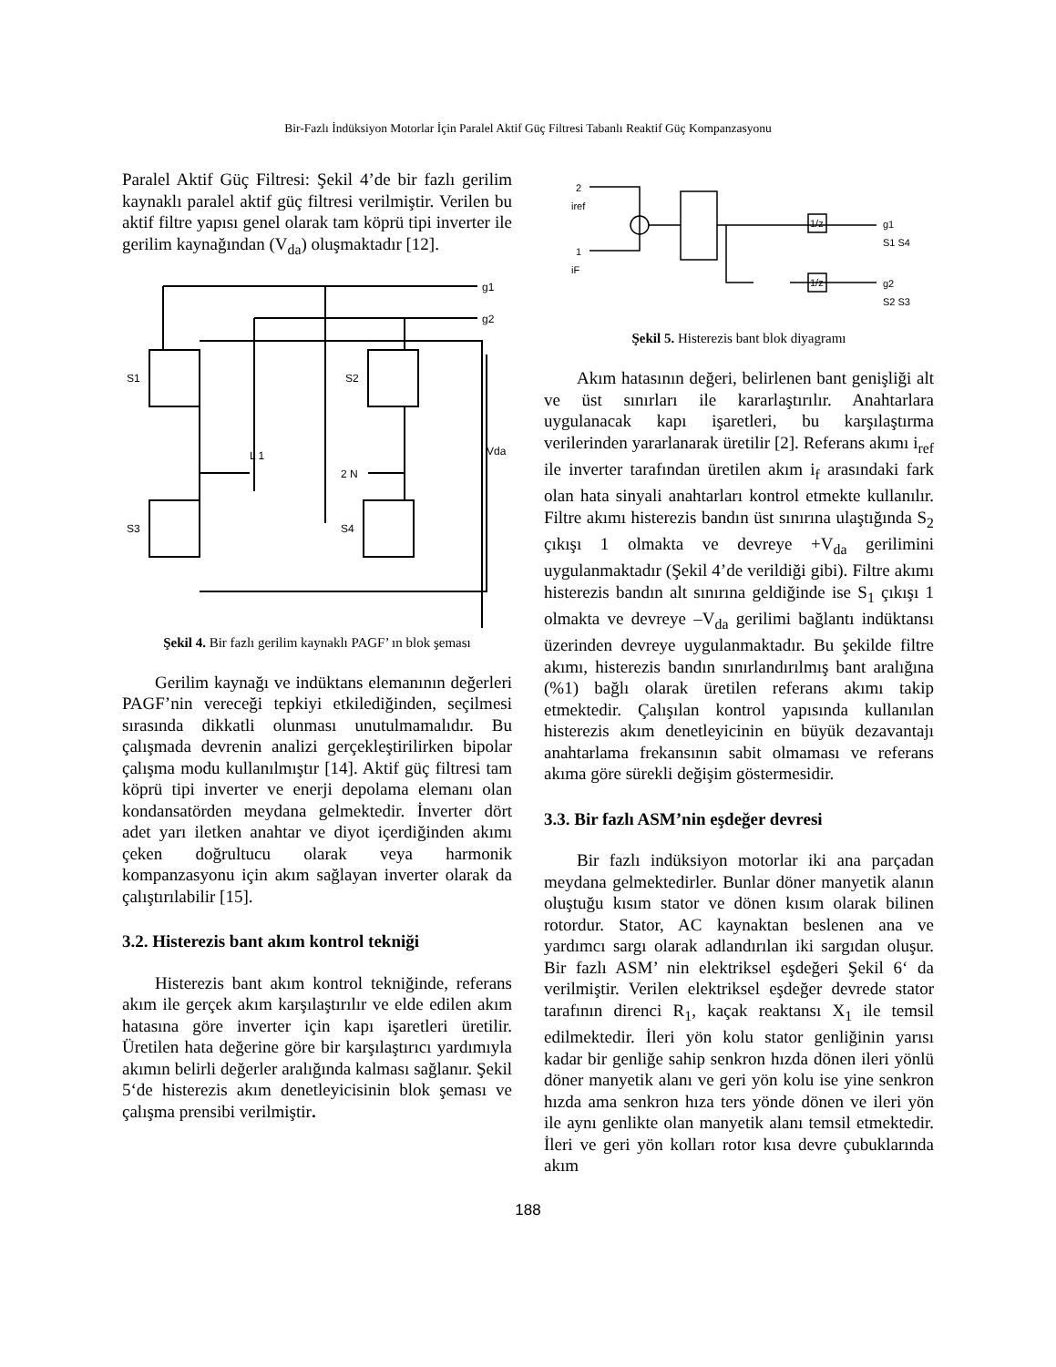Bir-Fazlı İndüksiyon Motorlar İçin Paralel Aktif Güç Filtresi Tabanlı Reaktif Güç Kompanzasyonu
Paralel Aktif Güç Filtresi: Şekil 4’de bir fazlı gerilim kaynaklı paralel aktif güç filtresi verilmiştir. Verilen bu aktif filtre yapısı genel olarak tam köprü tipi inverter ile gerilim kaynağından (V<sub>da</sub>) oluşmaktadır [12].
g1
g2
S1
S2
S3
S4
Vda
L 1
2 N
Şekil 4. Bir fazlı gerilim kaynaklı PAGF’ ın blok şeması
Gerilim kaynağı ve indüktans elemanının değerleri PAGF’nin vereceği tepkiyi etkilediğinden, seçilmesi sırasında dikkatli olunması unutulmamalıdır. Bu çalışmada devrenin analizi gerçekleştirilirken bipolar çalışma modu kullanılmıştır [14]. Aktif güç filtresi tam köprü tipi inverter ve enerji depolama elemanı olan kondansatörden meydana gelmektedir. İnverter dört adet yarı iletken anahtar ve diyot içerdiğinden akımı çeken doğrultucu olarak veya harmonik kompanzasyonu için akım sağlayan inverter olarak da çalıştırılabilir [15].
3.2. Histerezis bant akım kontrol tekniği
Histerezis bant akım kontrol tekniğinde, referans akım ile gerçek akım karşılaştırılır ve elde edilen akım hatasına göre inverter için kapı işaretleri üretilir. Üretilen hata değerine göre bir karşılaştırıcı yardımıyla akımın belirli değerler aralığında kalması sağlanır. Şekil 5‘de histerezis akım denetleyicisinin blok şeması ve çalışma prensibi verilmiştir.
2
iref
1
iF
1/z
1/z
g1
S1 S4
g2
S2 S3
Şekil 5. Histerezis bant blok diyagramı
Akım hatasının değeri, belirlenen bant genişliği alt ve üst sınırları ile kararlaştırılır. Anahtarlara uygulanacak kapı işaretleri, bu karşılaştırma verilerinden yararlanarak üretilir [2]. Referans akımı i<sub>ref</sub> ile inverter tarafından üretilen akım i<sub>f</sub> arasındaki fark olan hata sinyali anahtarları kontrol etmekte kullanılır. Filtre akımı histerezis bandın üst sınırına ulaştığında S<sub>2</sub> çıkışı 1 olmakta ve devreye +V<sub>da</sub> gerilimini uygulanmaktadır (Şekil 4’de verildiği gibi). Filtre akımı histerezis bandın alt sınırına geldiğinde ise S<sub>1</sub> çıkışı 1 olmakta ve devreye –V<sub>da</sub> gerilimi bağlantı indüktansı üzerinden devreye uygulanmaktadır. Bu şekilde filtre akımı, histerezis bandın sınırlandırılmış bant aralığına (%1) bağlı olarak üretilen referans akımı takip etmektedir. Çalışılan kontrol yapısında kullanılan histerezis akım denetleyicinin en büyük dezavantajı anahtarlama frekansının sabit olmaması ve referans akıma göre sürekli değişim göstermesidir.
3.3. Bir fazlı ASM’nin eşdeğer devresi
Bir fazlı indüksiyon motorlar iki ana parçadan meydana gelmektedirler. Bunlar döner manyetik alanın oluştuğu kısım stator ve dönen kısım olarak bilinen rotordur. Stator, AC kaynaktan beslenen ana ve yardımcı sargı olarak adlandırılan iki sargıdan oluşur. Bir fazlı ASM’ nin elektriksel eşdeğeri Şekil 6‘ da verilmiştir. Verilen elektriksel eşdeğer devrede stator tarafının direnci R<sub>1</sub>, kaçak reaktansı X<sub>1</sub> ile temsil edilmektedir. İleri yön kolu stator genliğinin yarısı kadar bir genliğe sahip senkron hızda dönen ileri yönlü döner manyetik alanı ve geri yön kolu ise yine senkron hızda ama senkron hıza ters yönde dönen ve ileri yön ile aynı genlikte olan manyetik alanı temsil etmektedir. İleri ve geri yön kolları rotor kısa devre çubuklarında akım
188